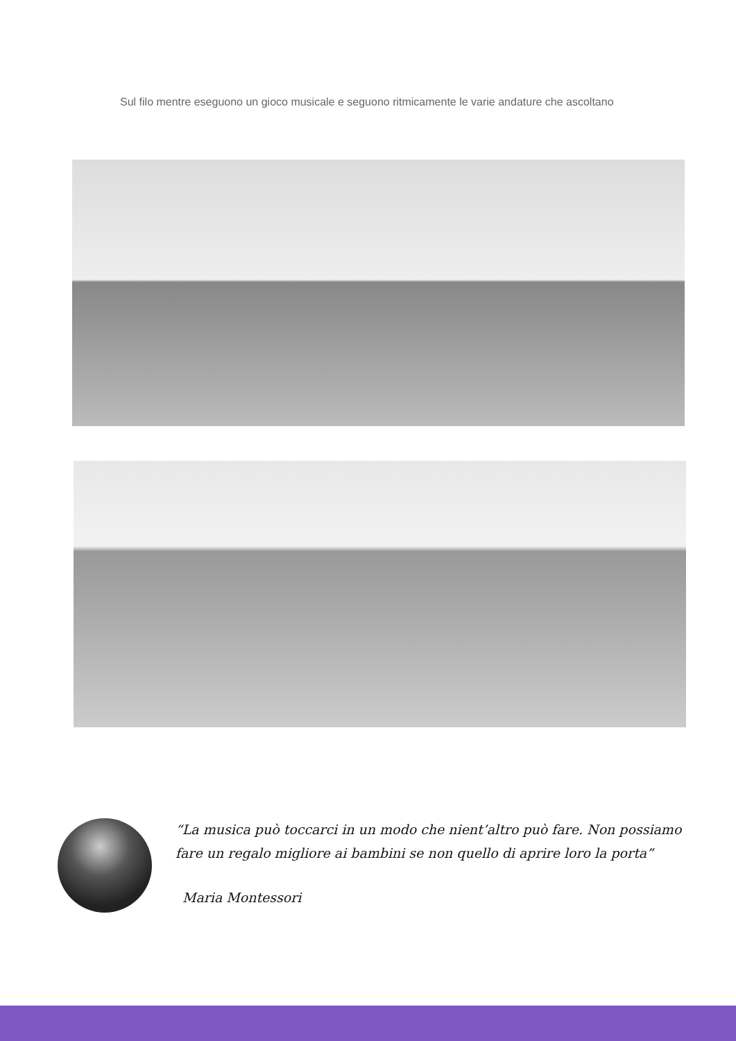Sul filo mentre eseguono un gioco musicale e seguono ritmicamente le varie andature che ascoltano
“La musica può toccarci in un modo che nient’altro può fare. Non possiamo fare un regalo migliore ai bambini se non quello di aprire loro la porta”
Maria Montessori